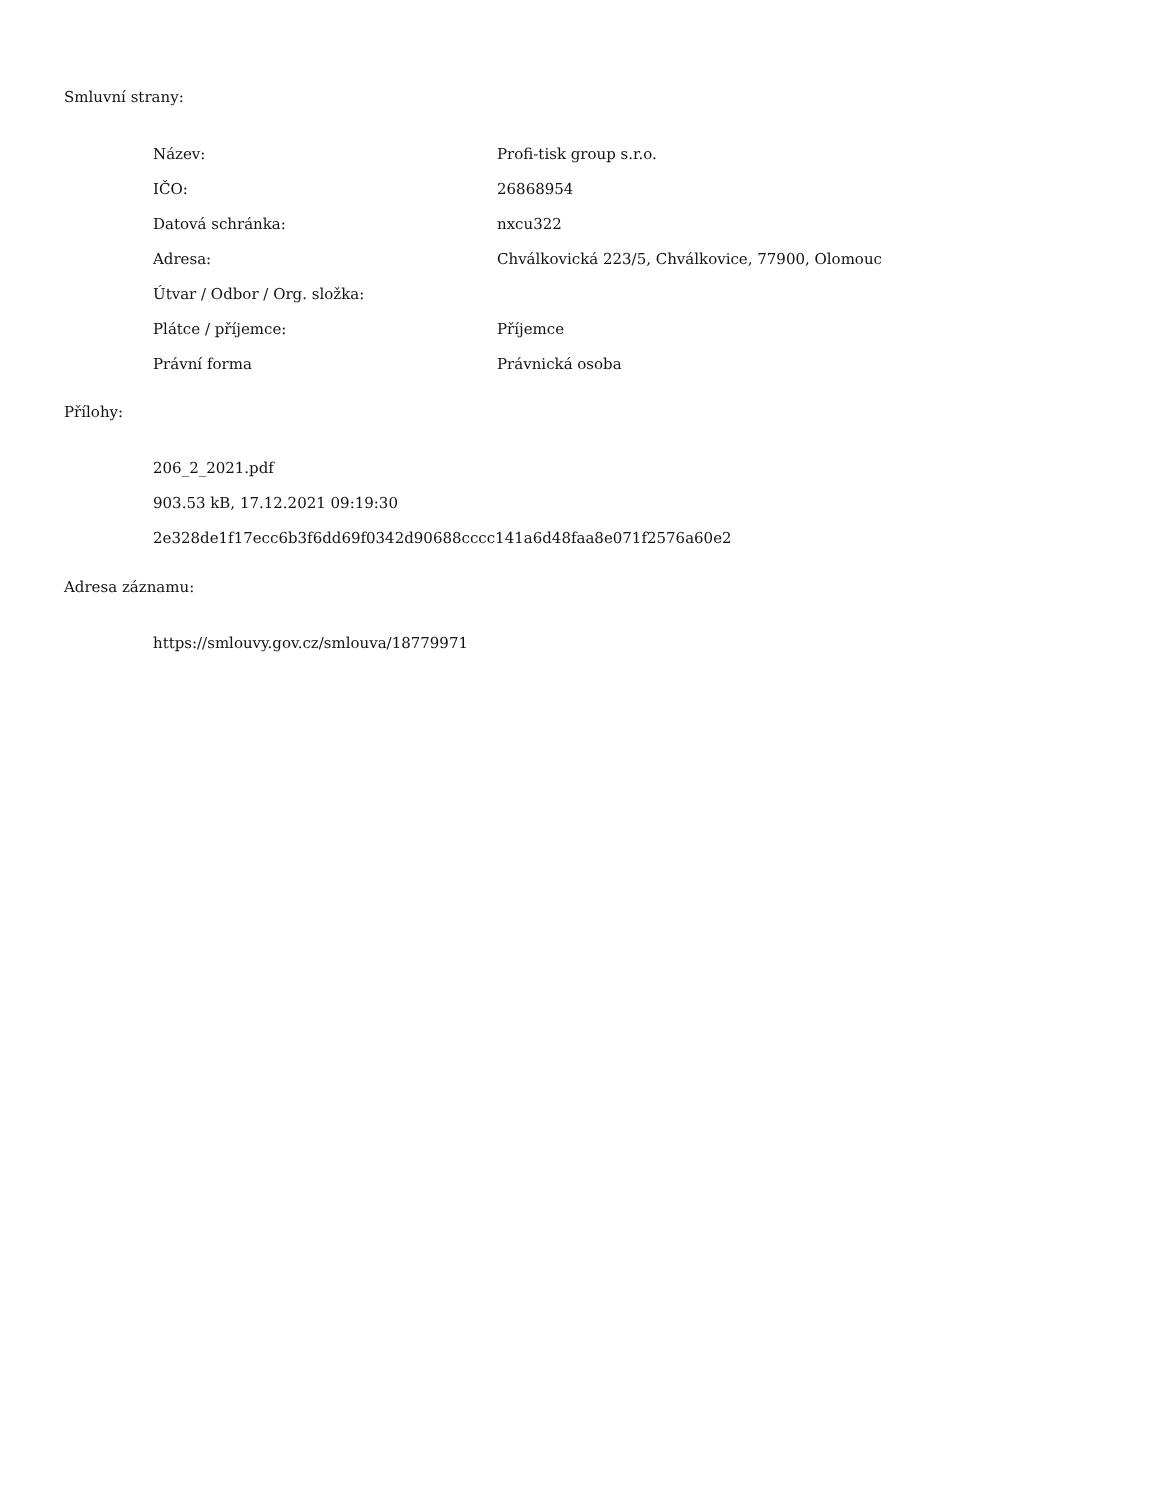Smluvní strany:
| Název: | Profi-tisk group s.r.o. |
| IČO: | 26868954 |
| Datová schránka: | nxcu322 |
| Adresa: | Chválkovická 223/5, Chválkovice, 77900, Olomouc |
| Útvar / Odbor / Org. složka: | |
| Plátce / příjemce: | Příjemce |
| Právní forma | Právnická osoba |
Přílohy:
206_2_2021.pdf
903.53 kB, 17.12.2021 09:19:30
2e328de1f17ecc6b3f6dd69f0342d90688cccc141a6d48faa8e071f2576a60e2
Adresa záznamu:
https://smlouvy.gov.cz/smlouva/18779971